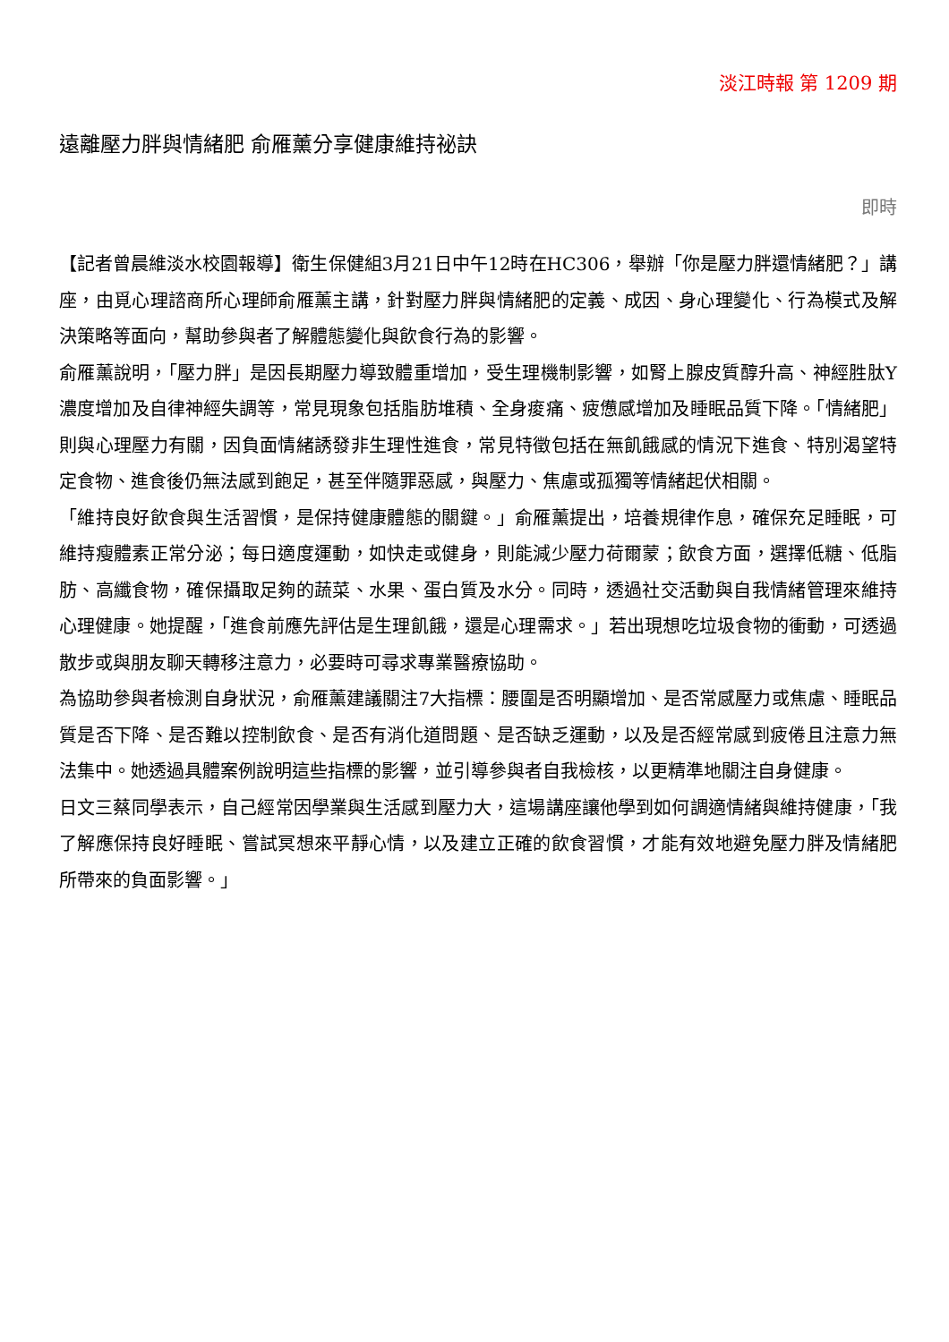淡江時報 第 1209 期
遠離壓力胖與情緒肥 俞雁薰分享健康維持祕訣
即時
【記者曾晨維淡水校園報導】衛生保健組3月21日中午12時在HC306，舉辦「你是壓力胖還情緒肥？」講座，由覓心理諮商所心理師俞雁薰主講，針對壓力胖與情緒肥的定義、成因、身心理變化、行為模式及解決策略等面向，幫助參與者了解體態變化與飲食行為的影響。
俞雁薰說明，「壓力胖」是因長期壓力導致體重增加，受生理機制影響，如腎上腺皮質醇升高、神經胜肽Y濃度增加及自律神經失調等，常見現象包括脂肪堆積、全身痠痛、疲憊感增加及睡眠品質下降。「情緒肥」則與心理壓力有關，因負面情緒誘發非生理性進食，常見特徵包括在無飢餓感的情況下進食、特別渴望特定食物、進食後仍無法感到飽足，甚至伴隨罪惡感，與壓力、焦慮或孤獨等情緒起伏相關。
「維持良好飲食與生活習慣，是保持健康體態的關鍵。」俞雁薰提出，培養規律作息，確保充足睡眠，可維持瘦體素正常分泌；每日適度運動，如快走或健身，則能減少壓力荷爾蒙；飲食方面，選擇低糖、低脂肪、高纖食物，確保攝取足夠的蔬菜、水果、蛋白質及水分。同時，透過社交活動與自我情緒管理來維持心理健康。她提醒，「進食前應先評估是生理飢餓，還是心理需求。」若出現想吃垃圾食物的衝動，可透過散步或與朋友聊天轉移注意力，必要時可尋求專業醫療協助。
為協助參與者檢測自身狀況，俞雁薰建議關注7大指標：腰圍是否明顯增加、是否常感壓力或焦慮、睡眠品質是否下降、是否難以控制飲食、是否有消化道問題、是否缺乏運動，以及是否經常感到疲倦且注意力無法集中。她透過具體案例說明這些指標的影響，並引導參與者自我檢核，以更精準地關注自身健康。
日文三蔡同學表示，自己經常因學業與生活感到壓力大，這場講座讓他學到如何調適情緒與維持健康，「我了解應保持良好睡眠、嘗試冥想來平靜心情，以及建立正確的飲食習慣，才能有效地避免壓力胖及情緒肥所帶來的負面影響。」